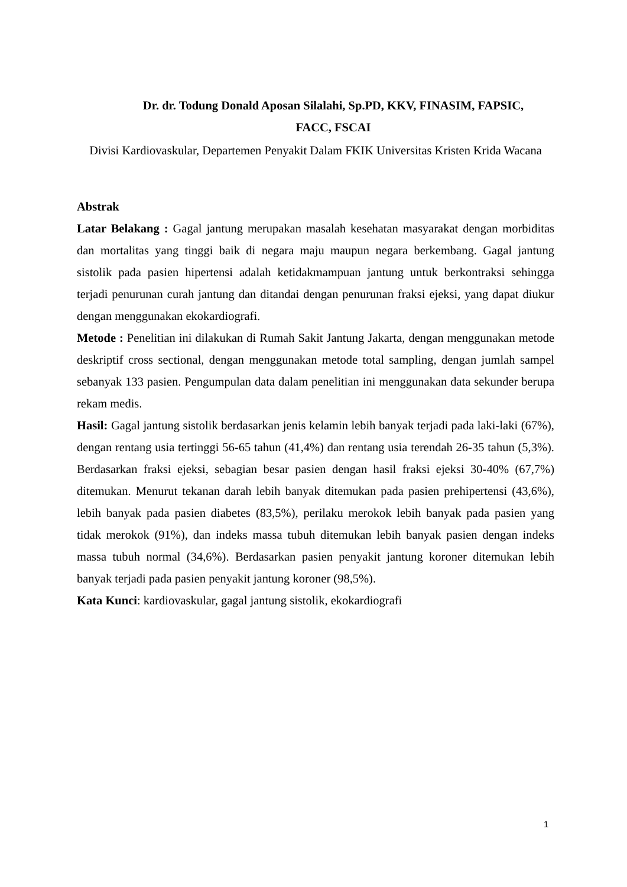Dr. dr. Todung Donald Aposan Silalahi, Sp.PD, KKV, FINASIM, FAPSIC,
FACC, FSCAI
Divisi Kardiovaskular, Departemen Penyakit Dalam FKIK Universitas Kristen Krida Wacana
Abstrak
Latar Belakang : Gagal jantung merupakan masalah kesehatan masyarakat dengan morbiditas dan mortalitas yang tinggi baik di negara maju maupun negara berkembang. Gagal jantung sistolik pada pasien hipertensi adalah ketidakmampuan jantung untuk berkontraksi sehingga terjadi penurunan curah jantung dan ditandai dengan penurunan fraksi ejeksi, yang dapat diukur dengan menggunakan ekokardiografi.
Metode : Penelitian ini dilakukan di Rumah Sakit Jantung Jakarta, dengan menggunakan metode deskriptif cross sectional, dengan menggunakan metode total sampling, dengan jumlah sampel sebanyak 133 pasien. Pengumpulan data dalam penelitian ini menggunakan data sekunder berupa rekam medis.
Hasil: Gagal jantung sistolik berdasarkan jenis kelamin lebih banyak terjadi pada laki-laki (67%), dengan rentang usia tertinggi 56-65 tahun (41,4%) dan rentang usia terendah 26-35 tahun (5,3%). Berdasarkan fraksi ejeksi, sebagian besar pasien dengan hasil fraksi ejeksi 30-40% (67,7%) ditemukan. Menurut tekanan darah lebih banyak ditemukan pada pasien prehipertensi (43,6%), lebih banyak pada pasien diabetes (83,5%), perilaku merokok lebih banyak pada pasien yang tidak merokok (91%), dan indeks massa tubuh ditemukan lebih banyak pasien dengan indeks massa tubuh normal (34,6%). Berdasarkan pasien penyakit jantung koroner ditemukan lebih banyak terjadi pada pasien penyakit jantung koroner (98,5%).
Kata Kunci: kardiovaskular, gagal jantung sistolik, ekokardiografi
1